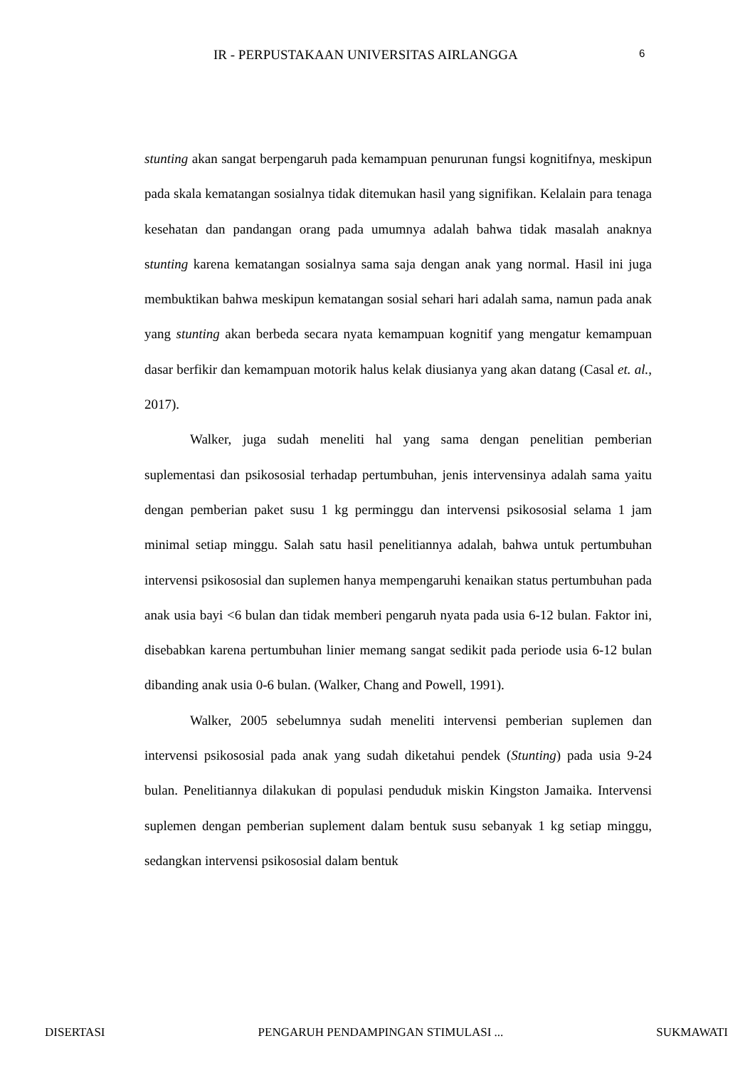IR - PERPUSTAKAAN UNIVERSITAS AIRLANGGA 6
stunting akan sangat berpengaruh pada kemampuan penurunan fungsi kognitifnya, meskipun pada skala kematangan sosialnya tidak ditemukan hasil yang signifikan. Kelalain para tenaga kesehatan dan pandangan orang pada umumnya adalah bahwa tidak masalah anaknya stunting karena kematangan sosialnya sama saja dengan anak yang normal. Hasil ini juga membuktikan bahwa meskipun kematangan sosial sehari hari adalah sama, namun pada anak yang stunting akan berbeda secara nyata kemampuan kognitif yang mengatur kemampuan dasar berfikir dan kemampuan motorik halus kelak diusianya yang akan datang (Casal et. al., 2017).
Walker, juga sudah meneliti hal yang sama dengan penelitian pemberian suplementasi dan psikososial terhadap pertumbuhan, jenis intervensinya adalah sama yaitu dengan pemberian paket susu 1 kg perminggu dan intervensi psikososial selama 1 jam minimal setiap minggu. Salah satu hasil penelitiannya adalah, bahwa untuk pertumbuhan intervensi psikososial dan suplemen hanya mempengaruhi kenaikan status pertumbuhan pada anak usia bayi <6 bulan dan tidak memberi pengaruh nyata pada usia 6-12 bulan. Faktor ini, disebabkan karena pertumbuhan linier memang sangat sedikit pada periode usia 6-12 bulan dibanding anak usia 0-6 bulan. (Walker, Chang and Powell, 1991).
Walker, 2005 sebelumnya sudah meneliti intervensi pemberian suplemen dan intervensi psikososial pada anak yang sudah diketahui pendek (Stunting) pada usia 9-24 bulan. Penelitiannya dilakukan di populasi penduduk miskin Kingston Jamaika. Intervensi suplemen dengan pemberian suplement dalam bentuk susu sebanyak 1 kg setiap minggu, sedangkan intervensi psikososial dalam bentuk
DISERTASI PENGARUH PENDAMPINGAN STIMULASI ... SUKMAWATI